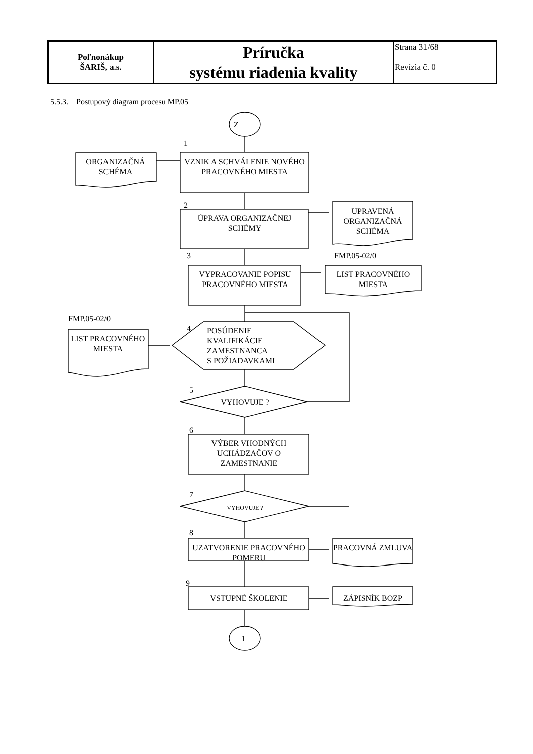| Poľnonákup ŠARIŠ, a.s. | Príručka systému riadenia kvality | Strana 31/68 Revízia č. 0 |
5.5.3. Postupový diagram procesu MP.05
Z
1
ORGANIZAČNÁ SCHÉMA
VZNIK A SCHVÁLENIE NOVÉHO PRACOVNÉHO MIESTA
2
ÚPRAVA ORGANIZAČNEJ SCHÉMY
UPRAVENÁ ORGANIZAČNÁ SCHÉMA
3 FMP.05-02/0
VYPRACOVANIE POPISU PRACOVNÉHO MIESTA
LIST PRACOVNÉHO MIESTA
FMP.05-02/0
4
LIST PRACOVNÉHO MIESTA
POSÚDENIE
KVALIFIKÁCIE
ZAMESTNANCA
S POŽIADAVKAMI
5
VYHOVUJE ?
6
VÝBER VHODNÝCH UCHÁDZAČOV O ZAMESTNANIE
7
VYHOVUJE ?
8
UZATVORENIE PRACOVNÉHO POMERU
PRACOVNÁ ZMLUVA
9
VSTUPNÉ ŠKOLENIE ZÁPISNÍK BOZP
1